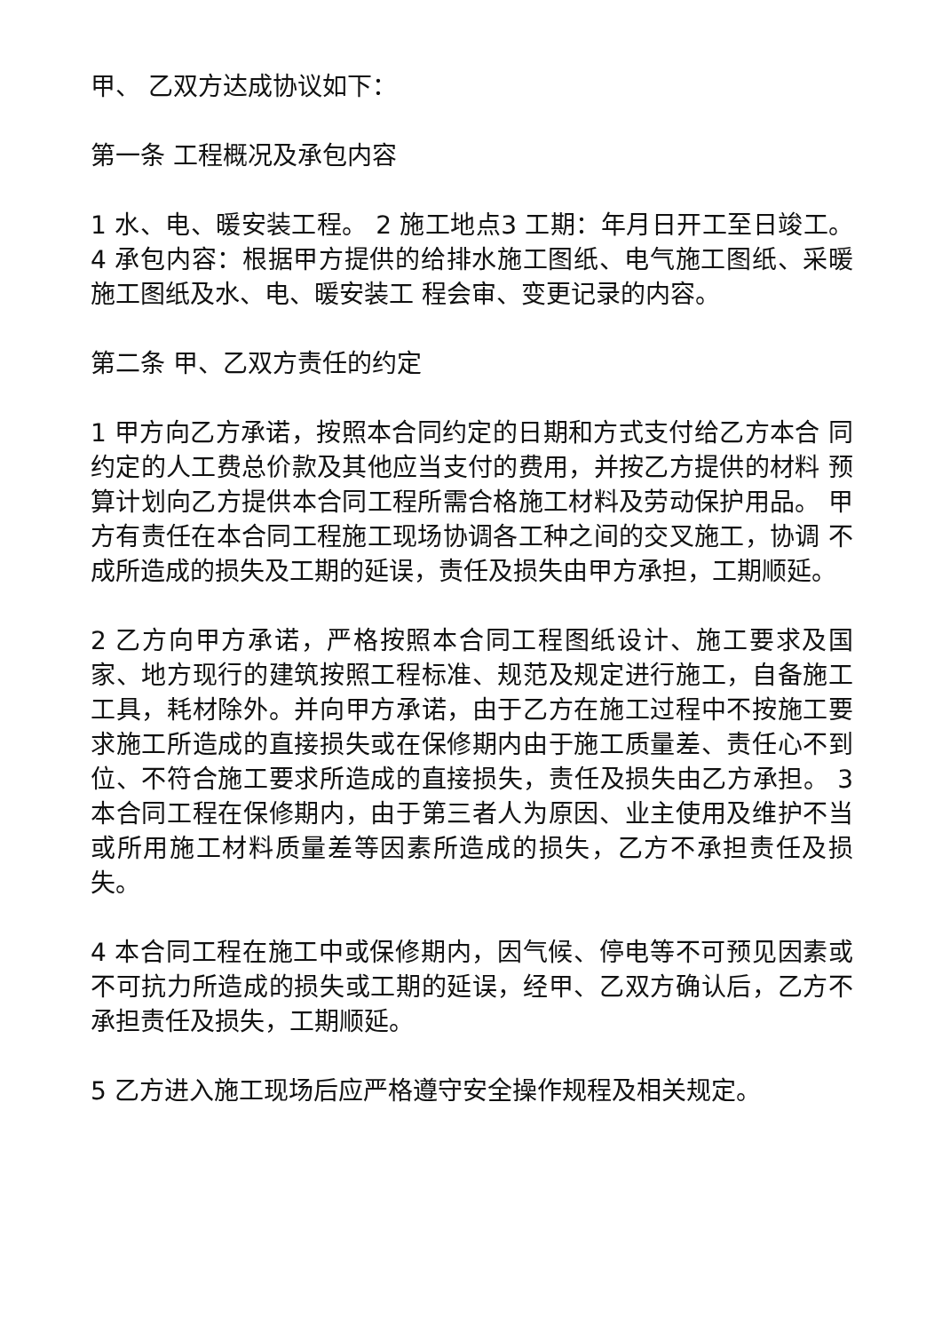甲、 乙双方达成协议如下：
第一条 工程概况及承包内容
1 水、电、暖安装工程。 2 施工地点3 工期：年月日开工至日竣工。 4 承包内容：根据甲方提供的给排水施工图纸、电气施工图纸、采暖施工图纸及水、电、暖安装工 程会审、变更记录的内容。
第二条 甲、乙双方责任的约定
1 甲方向乙方承诺，按照本合同约定的日期和方式支付给乙方本合 同约定的人工费总价款及其他应当支付的费用，并按乙方提供的材料 预算计划向乙方提供本合同工程所需合格施工材料及劳动保护用品。 甲方有责任在本合同工程施工现场协调各工种之间的交叉施工，协调 不成所造成的损失及工期的延误，责任及损失由甲方承担，工期顺延。
2 乙方向甲方承诺，严格按照本合同工程图纸设计、施工要求及国 家、地方现行的建筑按照工程标准、规范及规定进行施工，自备施工工具，耗材除外。并向甲方承诺，由于乙方在施工过程中不按施工要求施工所造成的直接损失或在保修期内由于施工质量差、责任心不到位、不符合施工要求所造成的直接损失，责任及损失由乙方承担。 3 本合同工程在保修期内，由于第三者人为原因、业主使用及维护不当或所用施工材料质量差等因素所造成的损失，乙方不承担责任及损失。
4 本合同工程在施工中或保修期内，因气候、停电等不可预见因素或不可抗力所造成的损失或工期的延误，经甲、乙双方确认后，乙方不承担责任及损失，工期顺延。
5 乙方进入施工现场后应严格遵守安全操作规程及相关规定。